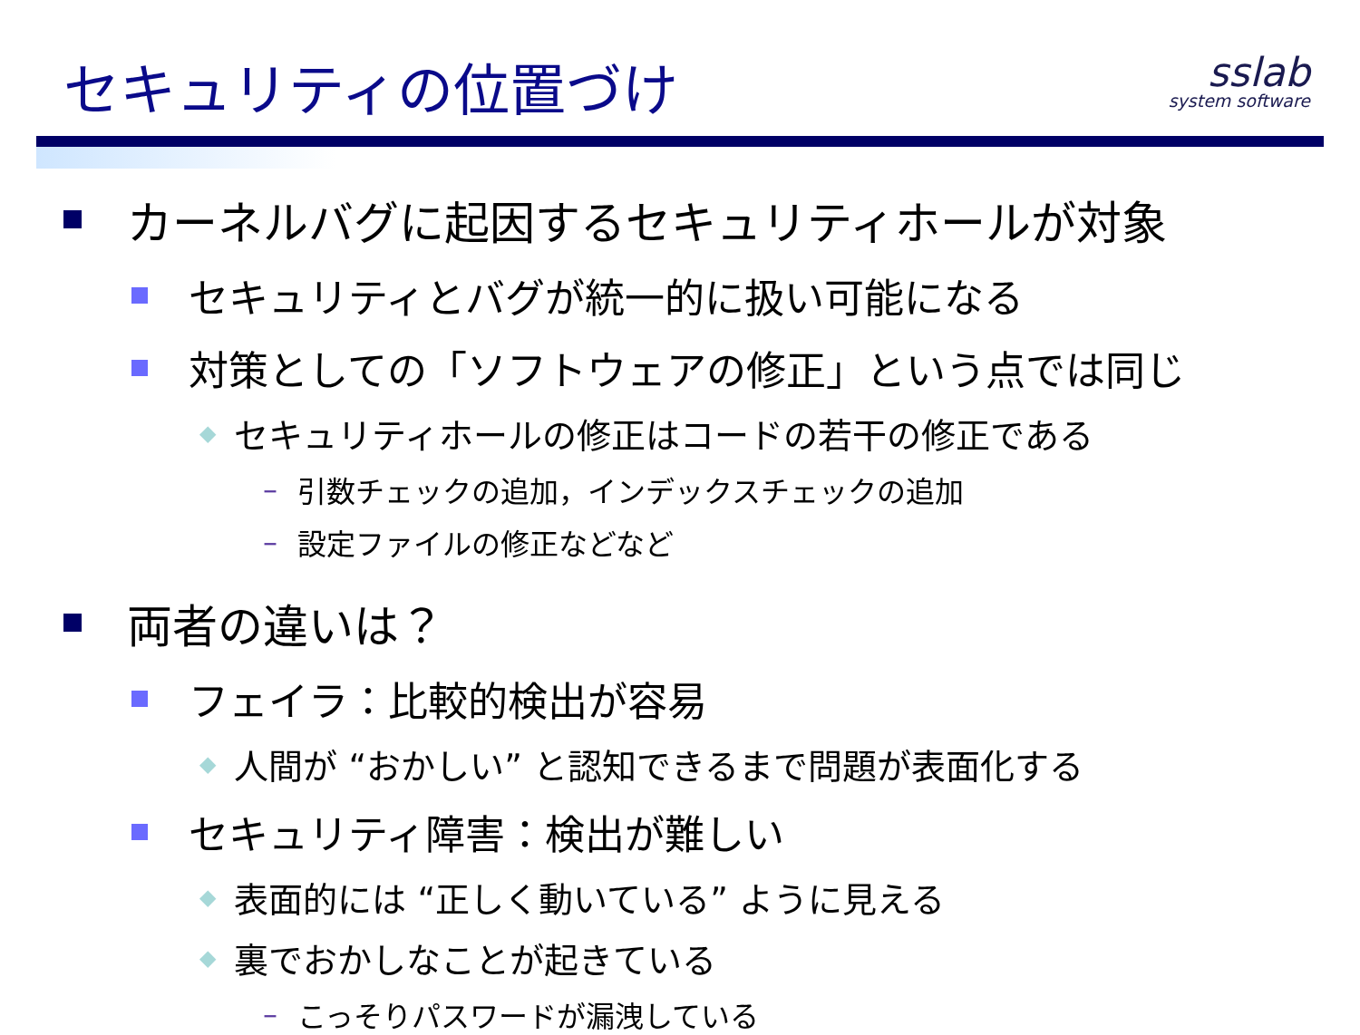セキュリティの位置づけ sslab
system software
カーネルバグに起因するセキュリティホールが対象
セキュリティとバグが統一的に扱い可能になる
対策としての「ソフトウェアの修正」という点では同じ
◆ セキュリティホールの修正はコードの若干の修正である
– 引数チェックの追加，インデックスチェックの追加
– 設定ファイルの修正などなど
両者の違いは？
フェイラ：比較的検出が容易
◆ 人間が “おかしい” と認知できるまで問題が表面化する
セキュリティ障害：検出が難しい
◆ 表面的には “正しく動いている” ように見える
◆ 裏でおかしなことが起きている
– こっそりパスワードが漏洩している